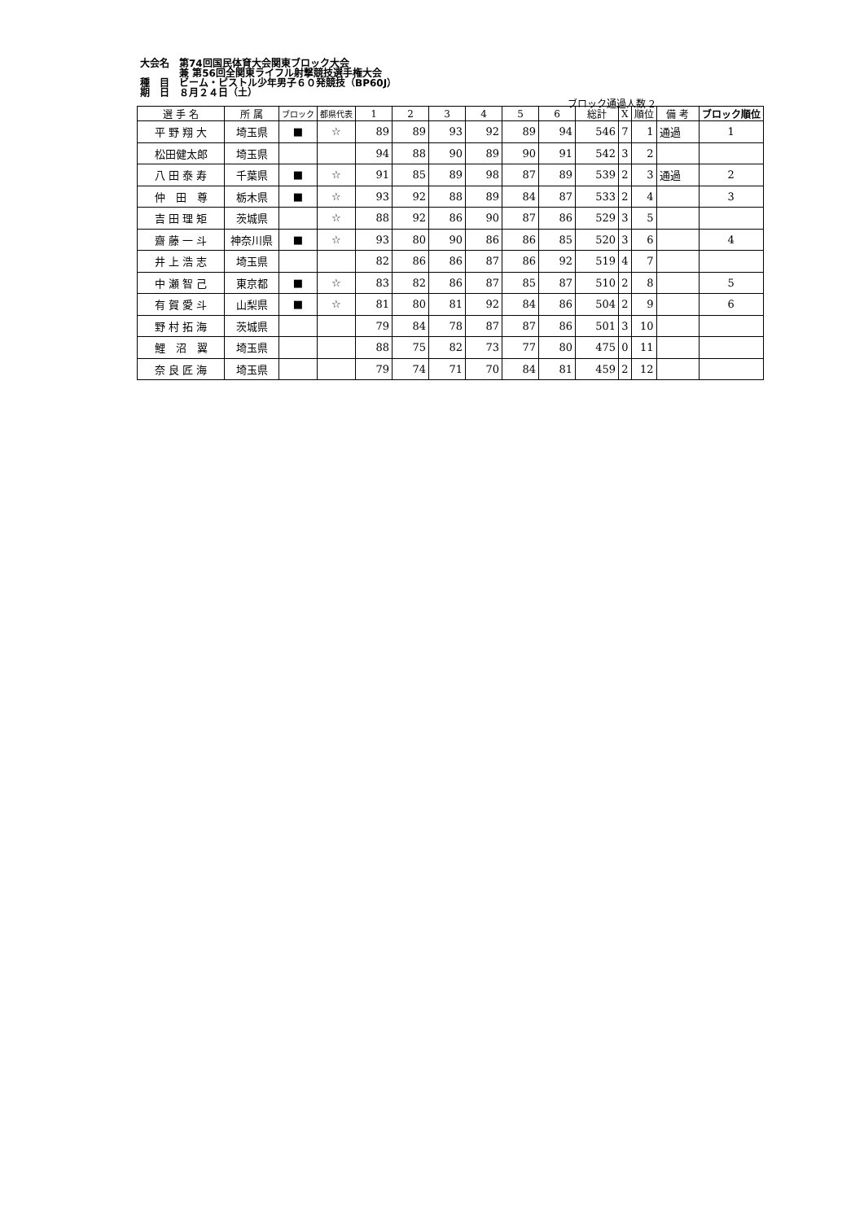大会名　第74回国民体育大会関東ブロック大会
　　　　兼 第56回全関東ライフル射撃競技選手権大会
種　目　ビーム・ピストル少年男子６０発競技（BP60J）
期　日　８月２４日（土）
ブロック通過人数 2
| 選 手 名 | 所 属 | ブロック | 都県代表 | 1 | 2 | 3 | 4 | 5 | 6 | 総計 | X | 順位 | 備 考 | ブロック順位 |
| --- | --- | --- | --- | --- | --- | --- | --- | --- | --- | --- | --- | --- | --- | --- |
| 平 野 翔 大 | 埼玉県 | ■ | ☆ | 89 | 89 | 93 | 92 | 89 | 94 | 546 | 7 | 1 | 通過 | 1 |
| 松田健太郎 | 埼玉県 | | | 94 | 88 | 90 | 89 | 90 | 91 | 542 | 3 | 2 | | |
| 八 田 泰 寿 | 千葉県 | ■ | ☆ | 91 | 85 | 89 | 98 | 87 | 89 | 539 | 2 | 3 | 通過 | 2 |
| 仲 田 尊 | 栃木県 | ■ | ☆ | 93 | 92 | 88 | 89 | 84 | 87 | 533 | 2 | 4 | | 3 |
| 吉 田 理 矩 | 茨城県 | | ☆ | 88 | 92 | 86 | 90 | 87 | 86 | 529 | 3 | 5 | | |
| 齋 藤 一 斗 | 神奈川県 | ■ | ☆ | 93 | 80 | 90 | 86 | 86 | 85 | 520 | 3 | 6 | | 4 |
| 井 上 浩 志 | 埼玉県 | | | 82 | 86 | 86 | 87 | 86 | 92 | 519 | 4 | 7 | | |
| 中 瀬 智 己 | 東京都 | ■ | ☆ | 83 | 82 | 86 | 87 | 85 | 87 | 510 | 2 | 8 | | 5 |
| 有 賀 愛 斗 | 山梨県 | ■ | ☆ | 81 | 80 | 81 | 92 | 84 | 86 | 504 | 2 | 9 | | 6 |
| 野 村 拓 海 | 茨城県 | | | 79 | 84 | 78 | 87 | 87 | 86 | 501 | 3 | 10 | | |
| 鯉 沼 翼 | 埼玉県 | | | 88 | 75 | 82 | 73 | 77 | 80 | 475 | 0 | 11 | | |
| 奈 良 匠 海 | 埼玉県 | | | 79 | 74 | 71 | 70 | 84 | 81 | 459 | 2 | 12 | | |